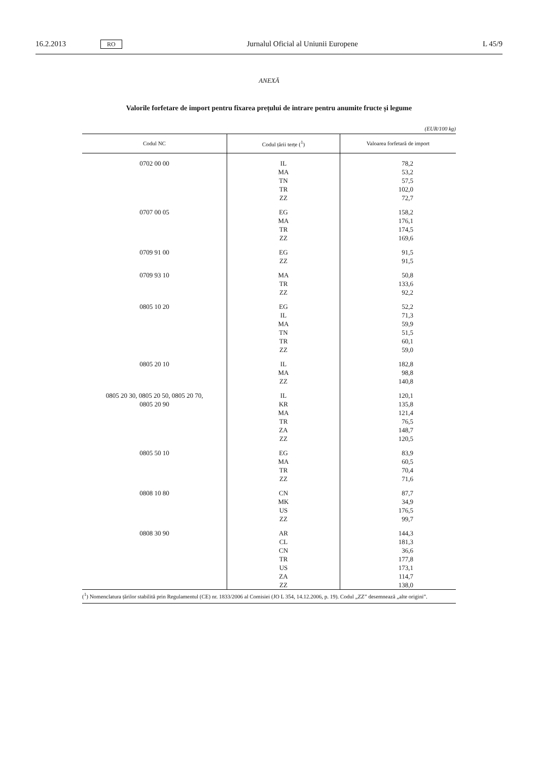16.2.2013 RO Jurnalul Oficial al Uniunii Europene L 45/9
ANEXĂ
Valorile forfetare de import pentru fixarea prețului de intrare pentru anumite fructe și legume
(EUR/100 kg)
| Codul NC | Codul țării terțe (<sup>1</sup>) | Valoarea forfetară de import |
| --- | --- | --- |
| 0702 00 00 | IL MA TN TR ZZ | 78,2 53,2 57,5 102,0 72,7 |
| 0707 00 05 | EG MA TR ZZ | 158,2 176,1 174,5 169,6 |
| 0709 91 00 | EG ZZ | 91,5 91,5 |
| 0709 93 10 | MA TR ZZ | 50,8 133,6 92,2 |
| 0805 10 20 | EG IL MA TN TR ZZ | 52,2 71,3 59,9 51,5 60,1 59,0 |
| 0805 20 10 | IL MA ZZ | 182,8 98,8 140,8 |
| 0805 20 30, 0805 20 50, 0805 20 70, 0805 20 90 | IL KR MA TR ZA ZZ | 120,1 135,8 121,4 76,5 148,7 120,5 |
| 0805 50 10 | EG MA TR ZZ | 83,9 60,5 70,4 71,6 |
| 0808 10 80 | CN MK US ZZ | 87,7 34,9 176,5 99,7 |
| 0808 30 90 | AR CL CN TR US ZA ZZ | 144,3 181,3 36,6 177,8 173,1 114,7 138,0 |
(<sup>1</sup>) Nomenclatura țărilor stabilită prin Regulamentul (CE) nr. 1833/2006 al Comisiei (JO L 354, 14.12.2006, p. 19). Codul „ZZ” desemnează „alte origini”.